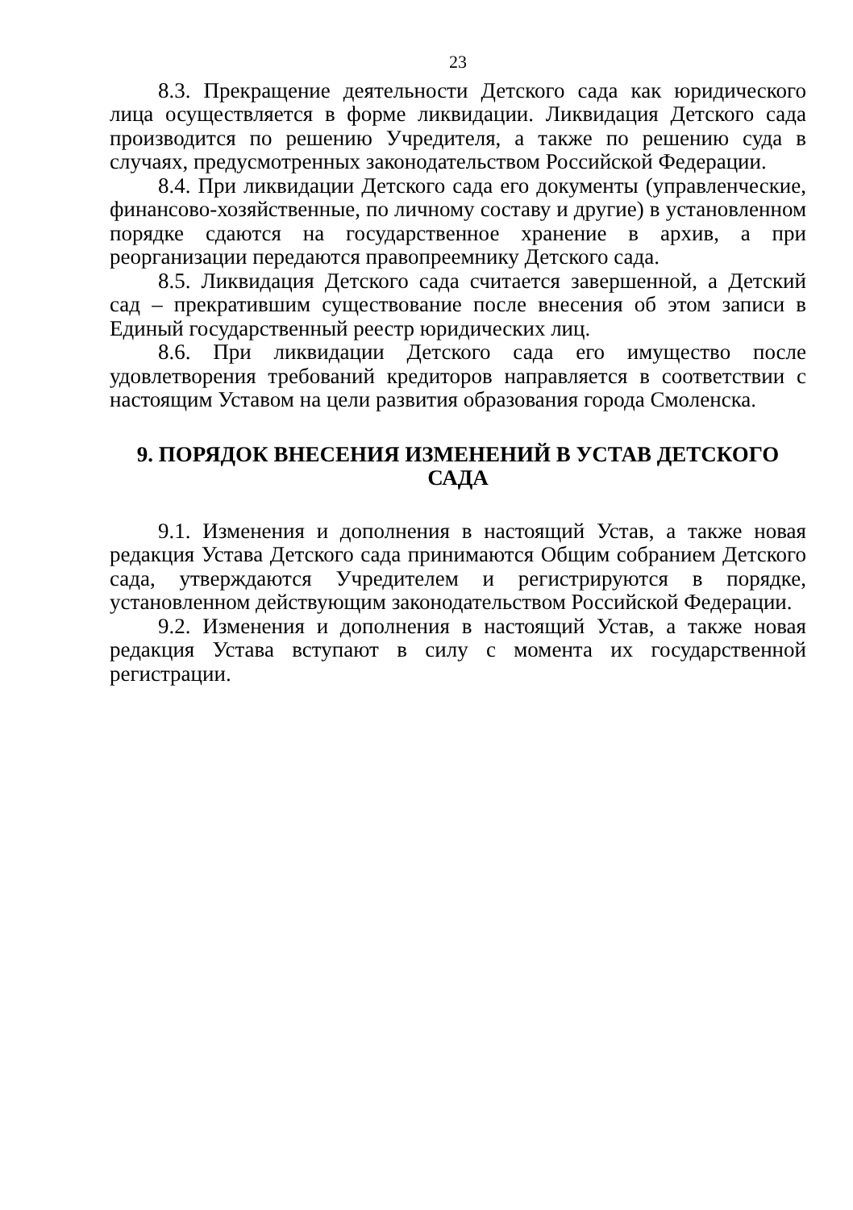23
8.3. Прекращение деятельности Детского сада как юридического лица осуществляется в форме ликвидации. Ликвидация Детского сада производится по решению Учредителя, а также по решению суда в случаях, предусмотренных законодательством Российской Федерации.
8.4. При ликвидации Детского сада его документы (управленческие, финансово-хозяйственные, по личному составу и другие) в установленном порядке сдаются на государственное хранение в архив, а при реорганизации передаются правопреемнику Детского сада.
8.5. Ликвидация Детского сада считается завершенной, а Детский сад – прекратившим существование после внесения об этом записи в Единый государственный реестр юридических лиц.
8.6. При ликвидации Детского сада его имущество после удовлетворения требований кредиторов направляется в соответствии с настоящим Уставом на цели развития образования города Смоленска.
9. ПОРЯДОК ВНЕСЕНИЯ ИЗМЕНЕНИЙ В УСТАВ ДЕТСКОГО САДА
9.1. Изменения и дополнения в настоящий Устав, а также новая редакция Устава Детского сада принимаются Общим собранием Детского сада, утверждаются Учредителем и регистрируются в порядке, установленном действующим законодательством Российской Федерации.
9.2. Изменения и дополнения в настоящий Устав, а также новая редакция Устава вступают в силу с момента их государственной регистрации.